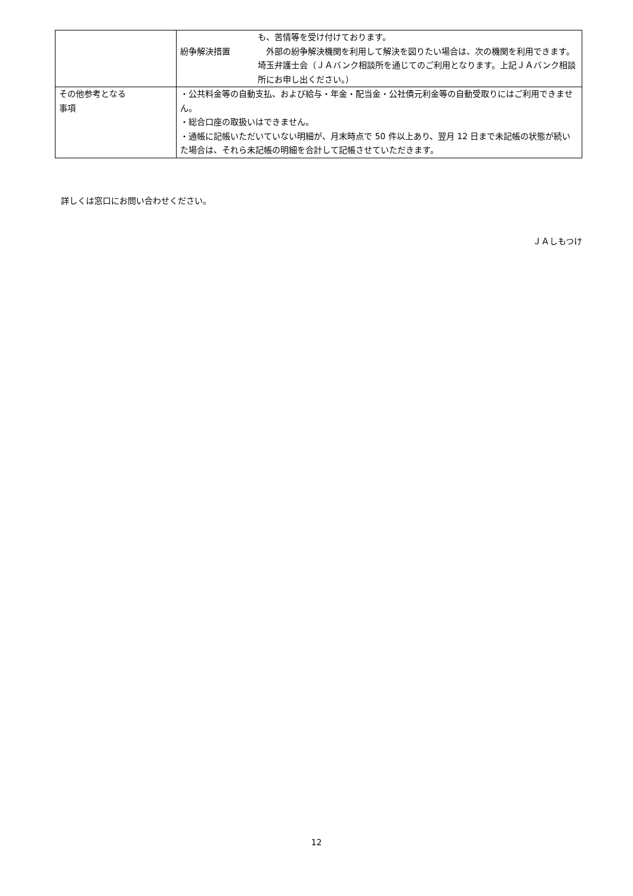| | も、苦情等を受け付けております。 紛争解決措置 外部の紛争解決機関を利用して解決を図りたい場合は、次の機関を利用できます。 埼玉弁護士会（ＪＡバンク相談所を通じてのご利用となります。上記ＪＡバンク相談所にお申し出ください。） |
| その他参考となる 事項 | ・公共料金等の自動支払、および給与・年金・配当金・公社債元利金等の自動受取りにはご利用できません。 ・総合口座の取扱いはできません。 ・通帳に記帳いただいていない明細が、月末時点で 50 件以上あり、翌月 12 日まで未記帳の状態が続いた場合は、それら未記帳の明細を合計して記帳させていただきます。 |
詳しくは窓口にお問い合わせください。
ＪＡしもつけ
12